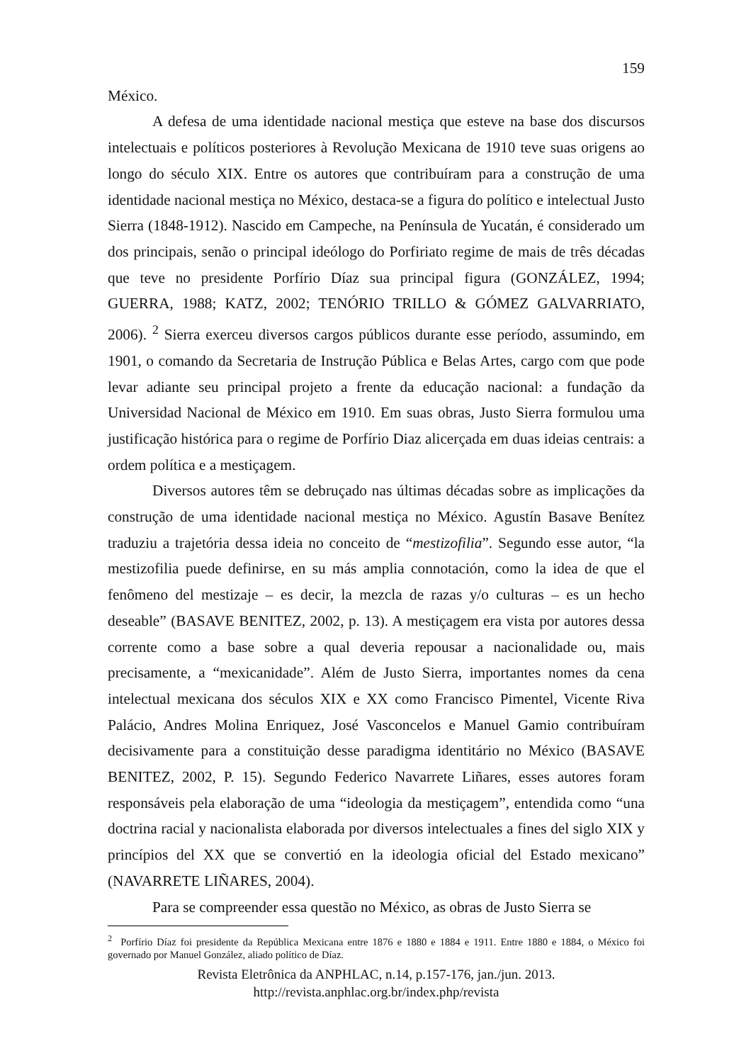159
México.
A defesa de uma identidade nacional mestiça que esteve na base dos discursos intelectuais e políticos posteriores à Revolução Mexicana de 1910 teve suas origens ao longo do século XIX. Entre os autores que contribuíram para a construção de uma identidade nacional mestiça no México, destaca-se a figura do político e intelectual Justo Sierra (1848-1912). Nascido em Campeche, na Península de Yucatán, é considerado um dos principais, senão o principal ideólogo do Porfiriato regime de mais de três décadas que teve no presidente Porfírio Díaz sua principal figura (GONZÁLEZ, 1994; GUERRA, 1988; KATZ, 2002; TENÓRIO TRILLO & GÓMEZ GALVARRIATO, 2006). <sup>2</sup> Sierra exerceu diversos cargos públicos durante esse período, assumindo, em 1901, o comando da Secretaria de Instrução Pública e Belas Artes, cargo com que pode levar adiante seu principal projeto a frente da educação nacional: a fundação da Universidad Nacional de México em 1910. Em suas obras, Justo Sierra formulou uma justificação histórica para o regime de Porfírio Diaz alicerçada em duas ideias centrais: a ordem política e a mestiçagem.
Diversos autores têm se debruçado nas últimas décadas sobre as implicações da construção de uma identidade nacional mestiça no México. Agustín Basave Benítez traduziu a trajetória dessa ideia no conceito de “mestizofilia”. Segundo esse autor, “la mestizofilia puede definirse, en su más amplia connotación, como la idea de que el fenômeno del mestizaje – es decir, la mezcla de razas y/o culturas – es un hecho deseable” (BASAVE BENITEZ, 2002, p. 13). A mestiçagem era vista por autores dessa corrente como a base sobre a qual deveria repousar a nacionalidade ou, mais precisamente, a “mexicanidade”. Além de Justo Sierra, importantes nomes da cena intelectual mexicana dos séculos XIX e XX como Francisco Pimentel, Vicente Riva Palácio, Andres Molina Enriquez, José Vasconcelos e Manuel Gamio contribuíram decisivamente para a constituição desse paradigma identitário no México (BASAVE BENITEZ, 2002, P. 15). Segundo Federico Navarrete Liñares, esses autores foram responsáveis pela elaboração de uma “ideologia da mestiçagem”, entendida como “una doctrina racial y nacionalista elaborada por diversos intelectuales a fines del siglo XIX y princípios del XX que se convertió en la ideologia oficial del Estado mexicano” (NAVARRETE LIÑARES, 2004).
Para se compreender essa questão no México, as obras de Justo Sierra se
<sup>2</sup> Porfírio Díaz foi presidente da República Mexicana entre 1876 e 1880 e 1884 e 1911. Entre 1880 e 1884, o México foi governado por Manuel González, aliado político de Díaz.
Revista Eletrônica da ANPHLAC, n.14, p.157-176, jan./jun. 2013.
http://revista.anphlac.org.br/index.php/revista